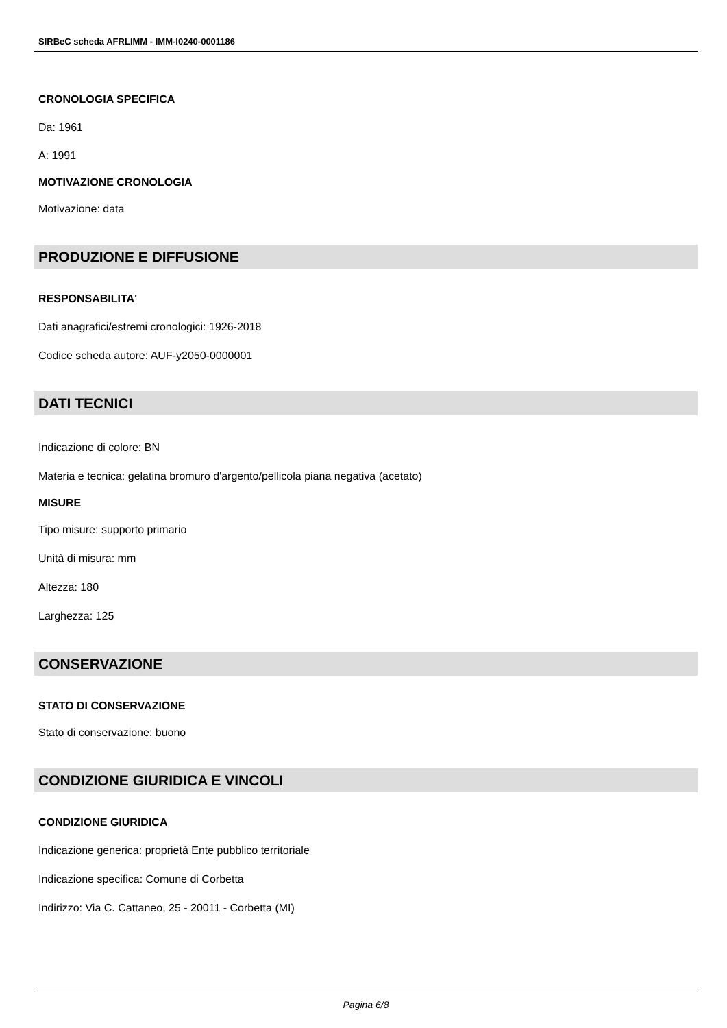SIRBeC scheda AFRLIMM - IMM-I0240-0001186
CRONOLOGIA SPECIFICA
Da: 1961
A: 1991
MOTIVAZIONE CRONOLOGIA
Motivazione: data
PRODUZIONE E DIFFUSIONE
RESPONSABILITA'
Dati anagrafici/estremi cronologici: 1926-2018
Codice scheda autore: AUF-y2050-0000001
DATI TECNICI
Indicazione di colore: BN
Materia e tecnica: gelatina bromuro d'argento/pellicola piana negativa (acetato)
MISURE
Tipo misure: supporto primario
Unità di misura: mm
Altezza: 180
Larghezza: 125
CONSERVAZIONE
STATO DI CONSERVAZIONE
Stato di conservazione: buono
CONDIZIONE GIURIDICA E VINCOLI
CONDIZIONE GIURIDICA
Indicazione generica: proprietà Ente pubblico territoriale
Indicazione specifica: Comune di Corbetta
Indirizzo: Via C. Cattaneo, 25 - 20011 - Corbetta (MI)
Pagina 6/8